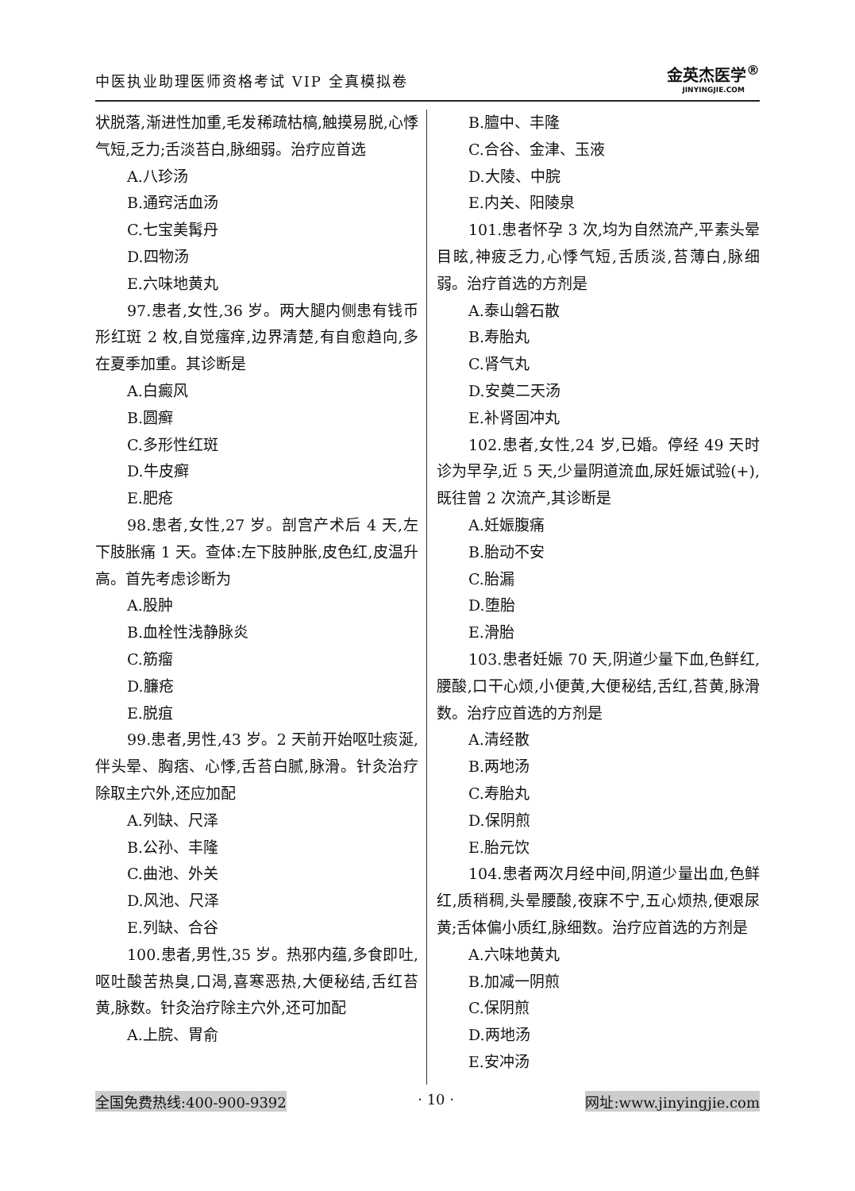中医执业助理医师资格考试 VIP 全真模拟卷
金英杰医学<sup>®</sup>
JINYINGJIE.COM
状脱落,渐进性加重,毛发稀疏枯槁,触摸易脱,心悸气短,乏力;舌淡苔白,脉细弱。治疗应首选
A.八珍汤
B.通窍活血汤
C.七宝美髯丹
D.四物汤
E.六味地黄丸
97.患者,女性,36 岁。两大腿内侧患有钱币形红斑 2 枚,自觉瘙痒,边界清楚,有自愈趋向,多在夏季加重。其诊断是
A.白癜风
B.圆癣
C.多形性红斑
D.牛皮癣
E.肥疮
98.患者,女性,27 岁。剖宫产术后 4 天,左下肢胀痛 1 天。查体:左下肢肿胀,皮色红,皮温升高。首先考虑诊断为
A.股肿
B.血栓性浅静脉炎
C.筋瘤
D.臁疮
E.脱疽
99.患者,男性,43 岁。2 天前开始呕吐痰涎,伴头晕、胸痞、心悸,舌苔白腻,脉滑。针灸治疗除取主穴外,还应加配
A.列缺、尺泽
B.公孙、丰隆
C.曲池、外关
D.风池、尺泽
E.列缺、合谷
100.患者,男性,35 岁。热邪内蕴,多食即吐,呕吐酸苦热臭,口渴,喜寒恶热,大便秘结,舌红苔黄,脉数。针灸治疗除主穴外,还可加配
A.上脘、胃俞
B.膻中、丰隆
C.合谷、金津、玉液
D.大陵、中脘
E.内关、阳陵泉
101.患者怀孕 3 次,均为自然流产,平素头晕目眩,神疲乏力,心悸气短,舌质淡,苔薄白,脉细弱。治疗首选的方剂是
A.泰山磐石散
B.寿胎丸
C.肾气丸
D.安奠二天汤
E.补肾固冲丸
102.患者,女性,24 岁,已婚。停经 49 天时诊为早孕,近 5 天,少量阴道流血,尿妊娠试验(+),既往曾 2 次流产,其诊断是
A.妊娠腹痛
B.胎动不安
C.胎漏
D.堕胎
E.滑胎
103.患者妊娠 70 天,阴道少量下血,色鲜红,腰酸,口干心烦,小便黄,大便秘结,舌红,苔黄,脉滑数。治疗应首选的方剂是
A.清经散
B.两地汤
C.寿胎丸
D.保阴煎
E.胎元饮
104.患者两次月经中间,阴道少量出血,色鲜红,质稍稠,头晕腰酸,夜寐不宁,五心烦热,便艰尿黄;舌体偏小质红,脉细数。治疗应首选的方剂是
A.六味地黄丸
B.加减一阴煎
C.保阴煎
D.两地汤
E.安冲汤
全国免费热线:400-900-9392 · 10 · 网址:www.jinyingjie.com